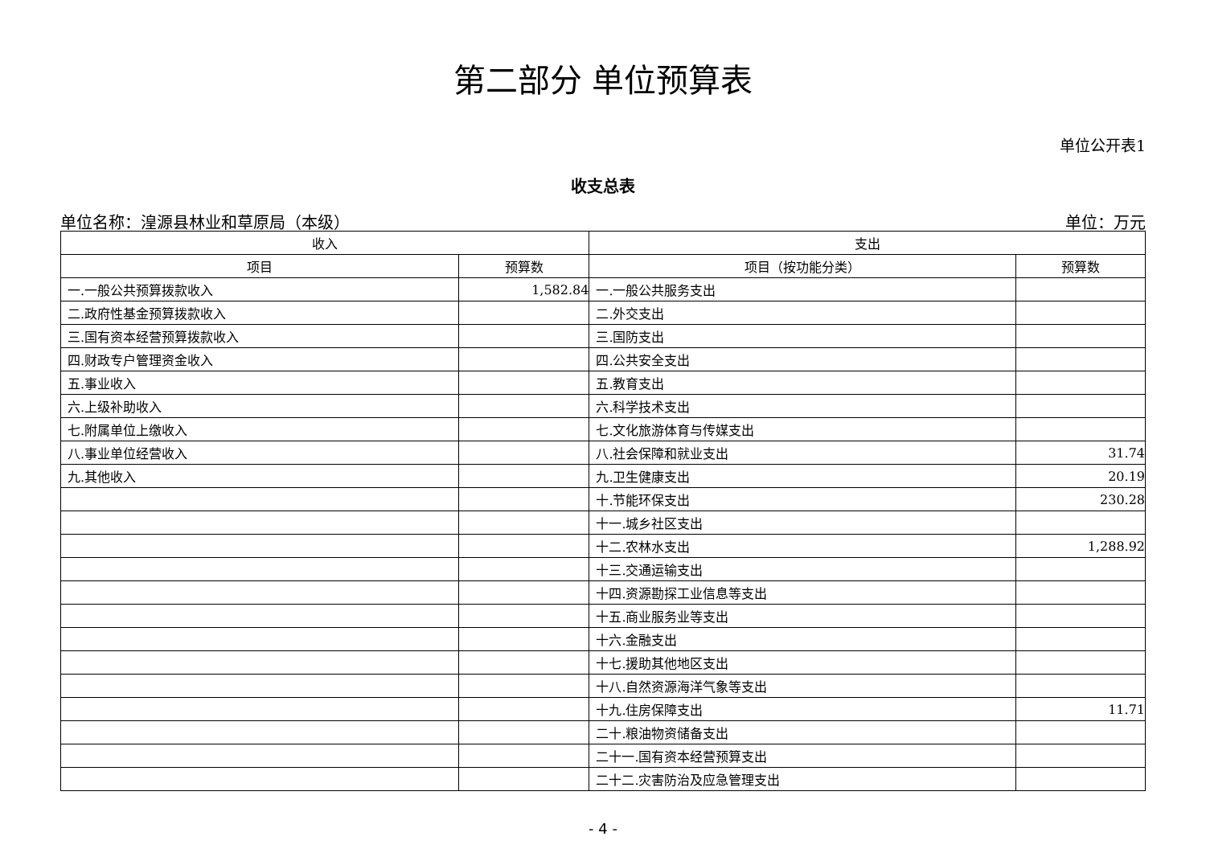第二部分 单位预算表
单位公开表1
收支总表
单位名称：湟源县林业和草原局（本级） 单位：万元
| 收入 | | 支出 | |
| --- | --- | --- | --- |
| 项目 | 预算数 | 项目（按功能分类） | 预算数 |
| 一.一般公共预算拨款收入 | 1,582.84 | 一.一般公共服务支出 | |
| 二.政府性基金预算拨款收入 | | 二.外交支出 | |
| 三.国有资本经营预算拨款收入 | | 三.国防支出 | |
| 四.财政专户管理资金收入 | | 四.公共安全支出 | |
| 五.事业收入 | | 五.教育支出 | |
| 六.上级补助收入 | | 六.科学技术支出 | |
| 七.附属单位上缴收入 | | 七.文化旅游体育与传媒支出 | |
| 八.事业单位经营收入 | | 八.社会保障和就业支出 | 31.74 |
| 九.其他收入 | | 九.卫生健康支出 | 20.19 |
| | | 十.节能环保支出 | 230.28 |
| | | 十一.城乡社区支出 | |
| | | 十二.农林水支出 | 1,288.92 |
| | | 十三.交通运输支出 | |
| | | 十四.资源勘探工业信息等支出 | |
| | | 十五.商业服务业等支出 | |
| | | 十六.金融支出 | |
| | | 十七.援助其他地区支出 | |
| | | 十八.自然资源海洋气象等支出 | |
| | | 十九.住房保障支出 | 11.71 |
| | | 二十.粮油物资储备支出 | |
| | | 二十一.国有资本经营预算支出 | |
| | | 二十二.灾害防治及应急管理支出 | |
- 4 -